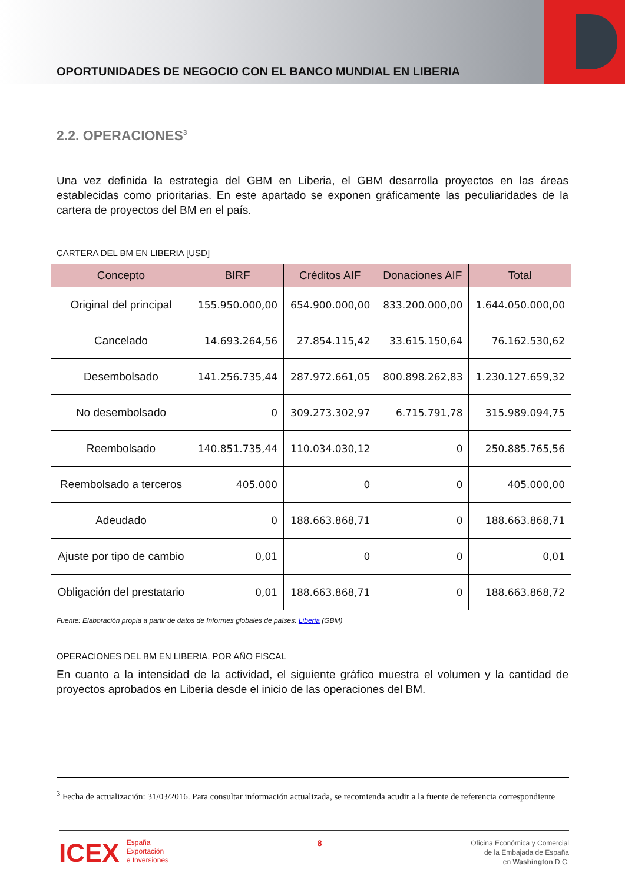OPORTUNIDADES DE NEGOCIO CON EL BANCO MUNDIAL EN LIBERIA
2.2. OPERACIONES<sup>3</sup>
Una vez definida la estrategia del GBM en Liberia, el GBM desarrolla proyectos en las áreas establecidas como prioritarias. En este apartado se exponen gráficamente las peculiaridades de la cartera de proyectos del BM en el país.
CARTERA DEL BM EN LIBERIA [USD]
| Concepto | BIRF | Créditos AIF | Donaciones AIF | Total |
| --- | --- | --- | --- | --- |
| Original del principal | 155.950.000,00 | 654.900.000,00 | 833.200.000,00 | 1.644.050.000,00 |
| Cancelado | 14.693.264,56 | 27.854.115,42 | 33.615.150,64 | 76.162.530,62 |
| Desembolsado | 141.256.735,44 | 287.972.661,05 | 800.898.262,83 | 1.230.127.659,32 |
| No desembolsado | 0 | 309.273.302,97 | 6.715.791,78 | 315.989.094,75 |
| Reembolsado | 140.851.735,44 | 110.034.030,12 | 0 | 250.885.765,56 |
| Reembolsado a terceros | 405.000 | 0 | 0 | 405.000,00 |
| Adeudado | 0 | 188.663.868,71 | 0 | 188.663.868,71 |
| Ajuste por tipo de cambio | 0,01 | 0 | 0 | 0,01 |
| Obligación del prestatario | 0,01 | 188.663.868,71 | 0 | 188.663.868,72 |
Fuente: Elaboración propia a partir de datos de Informes globales de países: Liberia (GBM)
OPERACIONES DEL BM EN LIBERIA, POR AÑO FISCAL
En cuanto a la intensidad de la actividad, el siguiente gráfico muestra el volumen y la cantidad de proyectos aprobados en Liberia desde el inicio de las operaciones del BM.
<sup>3</sup> Fecha de actualización: 31/03/2016. Para consultar información actualizada, se recomienda acudir a la fuente de referencia correspondiente
ICEX España
Exportación
e Inversiones
8
Oficina Económica y Comercial
de la Embajada de España
en Washington D.C.